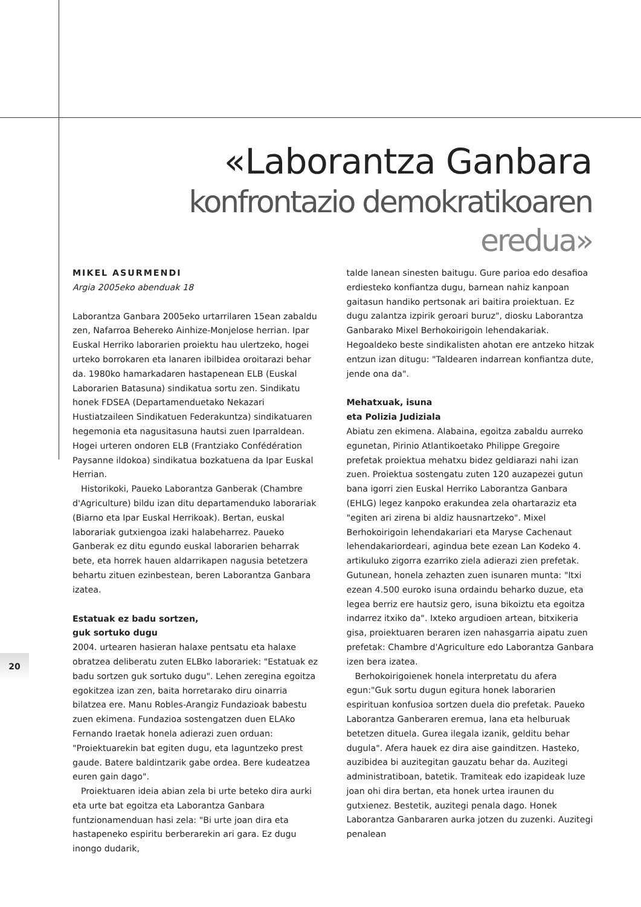«Laborantza Ganbara
konfrontazio demokratikoaren eredua»
MIKEL ASURMENDI
Argia 2005eko abenduak 18
Laborantza Ganbara 2005eko urtarrilaren 15ean zabaldu zen, Nafarroa Behereko Ainhize-Monjelose herrian. Ipar Euskal Herriko laborarien proiektu hau ulertzeko, hogei urteko borrokaren eta lanaren ibilbidea oroitarazi behar da. 1980ko hamarkadaren hastapenean ELB (Euskal Laborarien Batasuna) sindikatua sortu zen. Sindikatu honek FDSEA (Departamenduetako Nekazari Hustiatzaileen Sindikatuen Federakuntza) sindikatuaren hegemonia eta nagusitasuna hautsi zuen Iparraldean. Hogei urteren ondoren ELB (Frantziako Confédération Paysanne ildokoa) sindikatua bozkatuena da Ipar Euskal Herrian.
Historikoki, Paueko Laborantza Ganberak (Chambre d'Agriculture) bildu izan ditu departamenduko laborariak (Biarno eta Ipar Euskal Herrikoak). Bertan, euskal laborariak gutxiengoa izaki halabeharrez. Paueko Ganberak ez ditu egundo euskal laborarien beharrak bete, eta horrek hauen aldarrikapen nagusia betetzera behartu zituen ezinbestean, beren Laborantza Ganbara izatea.
Estatuak ez badu sortzen,
guk sortuko dugu
2004. urtearen hasieran halaxe pentsatu eta halaxe obratzea deliberatu zuten ELBko laborariek: "Estatuak ez badu sortzen guk sortuko dugu". Lehen zeregina egoitza egokitzea izan zen, baita horretarako diru oinarria bilatzea ere. Manu Robles-Arangiz Fundazioak babestu zuen ekimena. Fundazioa sostengatzen duen ELAko Fernando Iraetak honela adierazi zuen orduan: "Proiektuarekin bat egiten dugu, eta laguntzeko prest gaude. Batere baldintzarik gabe ordea. Bere kudeatzea euren gain dago".
Proiektuaren ideia abian zela bi urte beteko dira aurki eta urte bat egoitza eta Laborantza Ganbara funtzionamenduan hasi zela: "Bi urte joan dira eta hastapeneko espiritu berberarekin ari gara. Ez dugu inongo dudarik,
talde lanean sinesten baitugu. Gure parioa edo desafioa erdiesteko konfiantza dugu, barnean nahiz kanpoan gaitasun handiko pertsonak ari baitira proiektuan. Ez dugu zalantza izpirik geroari buruz", diosku Laborantza Ganbarako Mixel Berhokoirigoin lehendakariak. Hegoaldeko beste sindikalisten ahotan ere antzeko hitzak entzun izan ditugu: "Taldearen indarrean konfiantza dute, jende ona da".
Mehatxuak, isuna
eta Polizia Judiziala
Abiatu zen ekimena. Alabaina, egoitza zabaldu aurreko egunetan, Pirinio Atlantikoetako Philippe Gregoire prefetak proiektua mehatxu bidez geldiarazi nahi izan zuen. Proiektua sostengatu zuten 120 auzapezei gutun bana igorri zien Euskal Herriko Laborantza Ganbara (EHLG) legez kanpoko erakundea zela ohartaraziz eta "egiten ari zirena bi aldiz hausnartzeko". Mixel Berhokoirigoin lehendakariari eta Maryse Cachenaut lehendakariordeari, agindua bete ezean Lan Kodeko 4. artikuluko zigorra ezarriko ziela adierazi zien prefetak. Gutunean, honela zehazten zuen isunaren munta: "Itxi ezean 4.500 euroko isuna ordaindu beharko duzue, eta legea berriz ere hautsiz gero, isuna bikoiztu eta egoitza indarrez itxiko da". Ixteko argudioen artean, bitxikeria gisa, proiektuaren beraren izen nahasgarria aipatu zuen prefetak: Chambre d'Agriculture edo Laborantza Ganbara izen bera izatea.
Berhokoirigoienek honela interpretatu du afera egun:"Guk sortu dugun egitura honek laborarien espirituan konfusioa sortzen duela dio prefetak. Paueko Laborantza Ganberaren eremua, lana eta helburuak betetzen dituela. Gurea ilegala izanik, gelditu behar dugula". Afera hauek ez dira aise gainditzen. Hasteko, auzibidea bi auzitegitan gauzatu behar da. Auzitegi administratiboan, batetik. Tramiteak edo izapideak luze joan ohi dira bertan, eta honek urtea iraunen du gutxienez. Bestetik, auzitegi penala dago. Honek Laborantza Ganbararen aurka jotzen du zuzenki. Auzitegi penalean
20